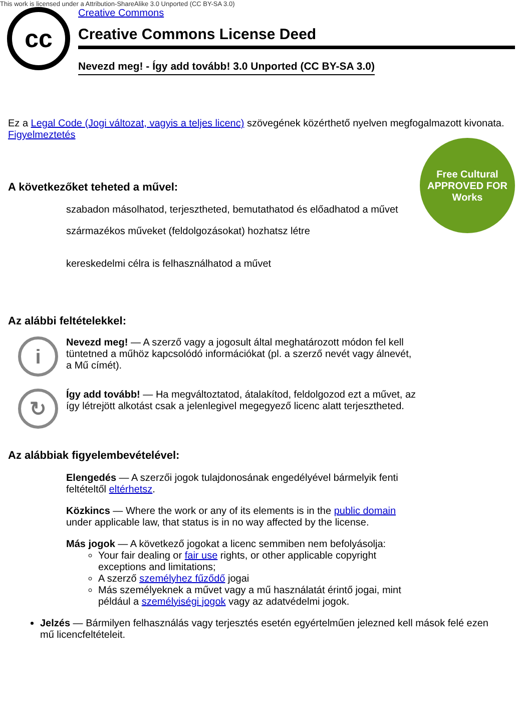This work is licensed under a Attribution-ShareAlike 3.0 Unported (CC BY-SA 3.0)
cc
Creative Commons
Creative Commons License Deed
Nevezd meg! - Így add tovább! 3.0 Unported (CC BY-SA 3.0)
Free Cultural
APPROVED FOR
Works
Ez a Legal Code (Jogi változat, vagyis a teljes licenc) szövegének közérthető nyelven megfogalmazott kivonata.
Figyelmeztetés
A következőket teheted a művel:
szabadon másolhatod, terjesztheted, bemutathatod és előadhatod a művet
származékos műveket (feldolgozásokat) hozhatsz létre
kereskedelmi célra is felhasználhatod a művet
Az alábbi feltételekkel:
i
Nevezd meg! — A szerző vagy a jogosult által meghatározott módon fel kell tüntetned a műhöz kapcsolódó információkat (pl. a szerző nevét vagy álnevét, a Mű címét).
↻
Így add tovább! — Ha megváltoztatod, átalakítod, feldolgozod ezt a művet, az így létrejött alkotást csak a jelenlegivel megegyező licenc alatt terjesztheted.
Az alábbiak figyelembevételével:
Elengedés — A szerzői jogok tulajdonosának engedélyével bármelyik fenti feltételtől eltérhetsz.
Közkincs — Where the work or any of its elements is in the public domain under applicable law, that status is in no way affected by the license.
Más jogok — A következő jogokat a licenc semmiben nem befolyásolja:
Your fair dealing or fair use rights, or other applicable copyright exceptions and limitations;
A szerző személyhez fűződő jogai
Más személyeknek a művet vagy a mű használatát érintő jogai, mint például a személyiségi jogok vagy az adatvédelmi jogok.
Jelzés — Bármilyen felhasználás vagy terjesztés esetén egyértelműen jelezned kell mások felé ezen mű licencfeltételeit.